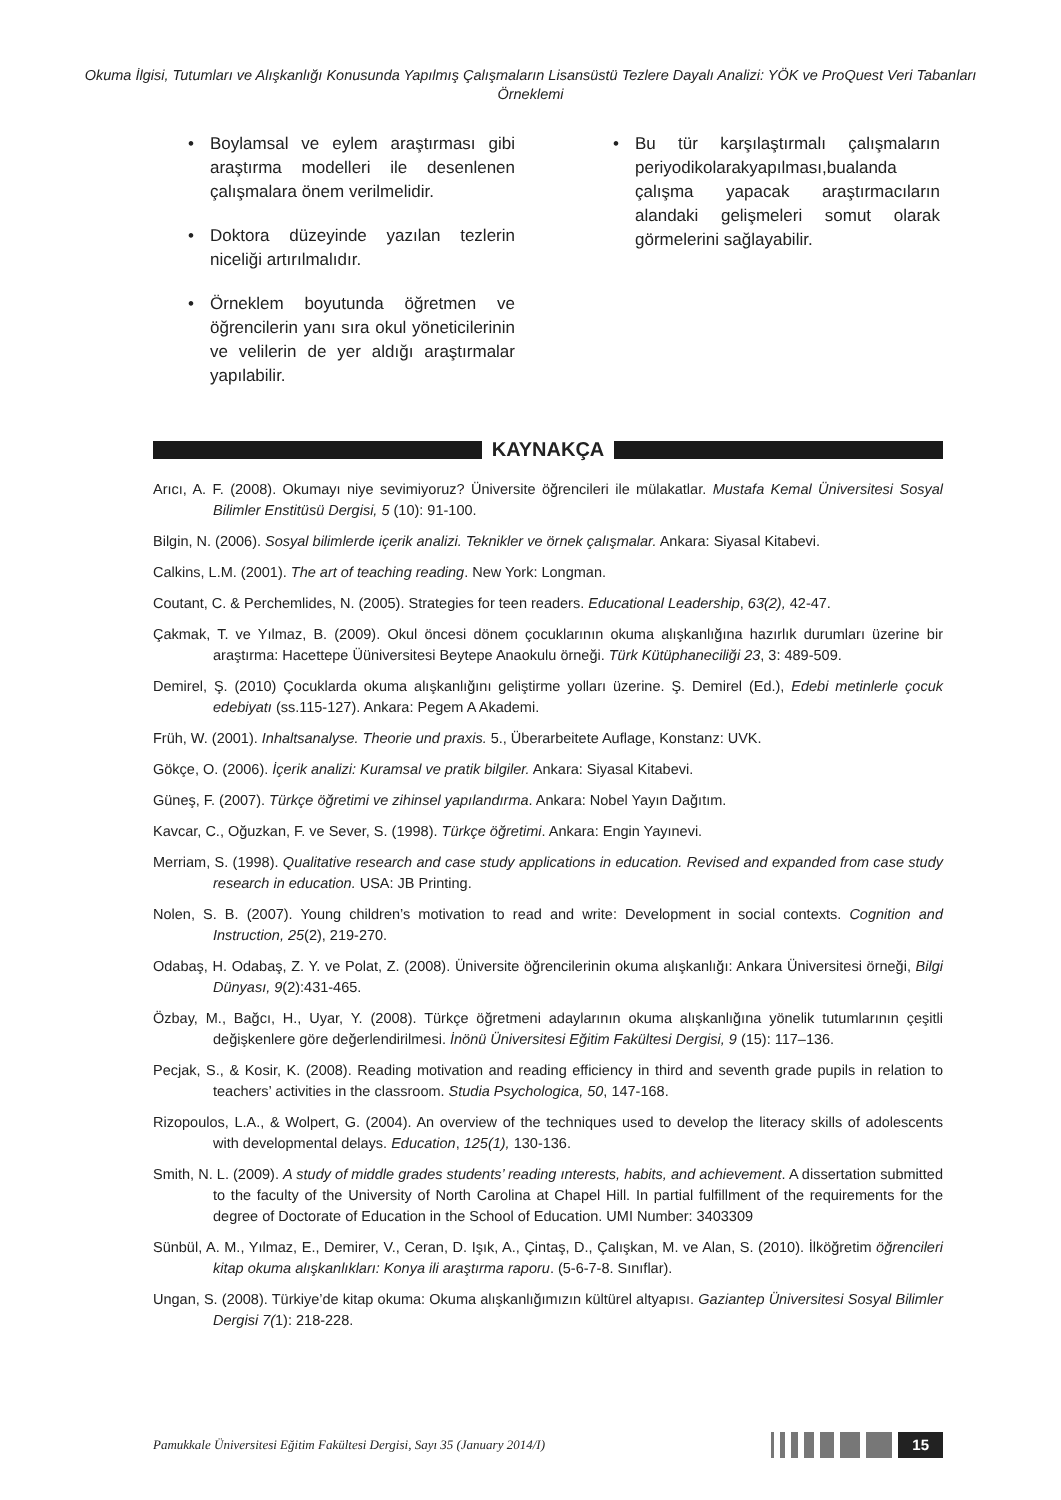Okuma İlgisi, Tutumları ve Alışkanlığı Konusunda Yapılmış Çalışmaların Lisansüstü Tezlere Dayalı Analizi: YÖK ve ProQuest Veri Tabanları Örneklemi
• Boylamsal ve eylem araştırması gibi araştırma modelleri ile desenlenen çalışmalara önem verilmelidir.
• Doktora düzeyinde yazılan tezlerin niceliği artırılmalıdır.
• Örneklem boyutunda öğretmen ve öğrencilerin yanı sıra okul yöneticilerinin ve velilerin de yer aldığı araştırmalar yapılabilir.
• Bu tür karşılaştırmalı çalışmaların periyodikolarakyapılması,bualanda çalışma yapacak araştırmacıların alandaki gelişmeleri somut olarak görmelerini sağlayabilir.
KAYNAKÇA
Arıcı, A. F. (2008). Okumayı niye sevimiyoruz? Üniversite öğrencileri ile mülakatlar. Mustafa Kemal Üniversitesi Sosyal Bilimler Enstitüsü Dergisi, 5 (10): 91-100.
Bilgin, N. (2006). Sosyal bilimlerde içerik analizi. Teknikler ve örnek çalışmalar. Ankara: Siyasal Kitabevi.
Calkins, L.M. (2001). The art of teaching reading. New York: Longman.
Coutant, C. & Perchemlides, N. (2005). Strategies for teen readers. Educational Leadership, 63(2), 42-47.
Çakmak, T. ve Yılmaz, B. (2009). Okul öncesi dönem çocuklarının okuma alışkanlığına hazırlık durumları üzerine bir araştırma: Hacettepe Üüniversitesi Beytepe Anaokulu örneği. Türk Kütüphaneciliği 23, 3: 489-509.
Demirel, Ş. (2010) Çocuklarda okuma alışkanlığını geliştirme yolları üzerine. Ş. Demirel (Ed.), Edebi metinlerle çocuk edebiyatı (ss.115-127). Ankara: Pegem A Akademi.
Früh, W. (2001). Inhaltsanalyse. Theorie und praxis. 5., Überarbeitete Auflage, Konstanz: UVK.
Gökçe, O. (2006). İçerik analizi: Kuramsal ve pratik bilgiler. Ankara: Siyasal Kitabevi.
Güneş, F. (2007). Türkçe öğretimi ve zihinsel yapılandırma. Ankara: Nobel Yayın Dağıtım.
Kavcar, C., Oğuzkan, F. ve Sever, S. (1998). Türkçe öğretimi. Ankara: Engin Yayınevi.
Merriam, S. (1998). Qualitative research and case study applications in education. Revised and expanded from case study research in education. USA: JB Printing.
Nolen, S. B. (2007). Young children’s motivation to read and write: Development in social contexts. Cognition and Instruction, 25(2), 219-270.
Odabaş, H. Odabaş, Z. Y. ve Polat, Z. (2008). Üniversite öğrencilerinin okuma alışkanlığı: Ankara Üniversitesi örneği, Bilgi Dünyası, 9(2):431-465.
Özbay, M., Bağcı, H., Uyar, Y. (2008). Türkçe öğretmeni adaylarının okuma alışkanlığına yönelik tutumlarının çeşitli değişkenlere göre değerlendirilmesi. İnönü Üniversitesi Eğitim Fakültesi Dergisi, 9 (15): 117–136.
Pecjak, S., & Kosir, K. (2008). Reading motivation and reading efficiency in third and seventh grade pupils in relation to teachers’ activities in the classroom. Studia Psychologica, 50, 147-168.
Rizopoulos, L.A., & Wolpert, G. (2004). An overview of the techniques used to develop the literacy skills of adolescents with developmental delays. Education, 125(1), 130-136.
Smith, N. L. (2009). A study of middle grades students’ reading ınterests, habits, and achievement. A dissertation submitted to the faculty of the University of North Carolina at Chapel Hill. In partial fulfillment of the requirements for the degree of Doctorate of Education in the School of Education. UMI Number: 3403309
Sünbül, A. M., Yılmaz, E., Demirer, V., Ceran, D. Işık, A., Çintaş, D., Çalışkan, M. ve Alan, S. (2010). İlköğretim öğrencileri kitap okuma alışkanlıkları: Konya ili araştırma raporu. (5-6-7-8. Sınıflar).
Ungan, S. (2008). Türkiye’de kitap okuma: Okuma alışkanlığımızın kültürel altyapısı. Gaziantep Üniversitesi Sosyal Bilimler Dergisi 7(1): 218-228.
Pamukkale Üniversitesi Eğitim Fakültesi Dergisi, Sayı 35 (January 2014/I)
15